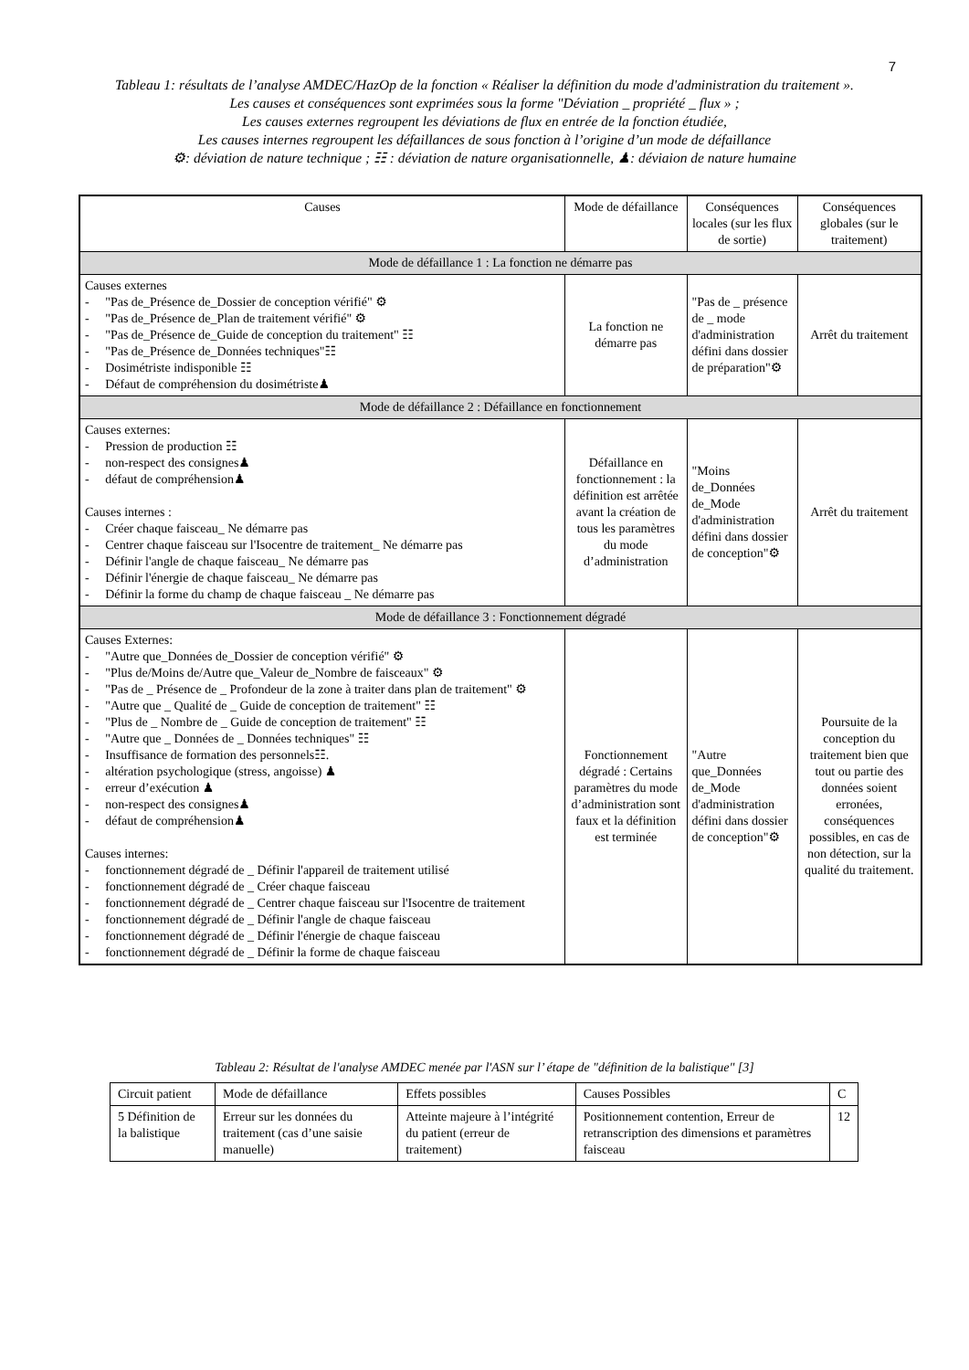7
Tableau 1: résultats de l’analyse AMDEC/HazOp de la fonction « Réaliser la définition du mode d'administration du traitement ».
Les causes et conséquences sont exprimées sous la forme "Déviation _ propriété _ flux » ;
Les causes externes regroupent les déviations de flux en entrée de la fonction étudiée,
Les causes internes regroupent les défaillances de sous fonction à l’origine d’un mode de défaillance
⚙: déviation de nature technique ; ☷ : déviation de nature organisationnelle, ♟: déviaion de nature humaine
| Causes | Mode de défaillance | Conséquences locales (sur les flux de sortie) | Conséquences globales (sur le traitement) |
| --- | --- | --- | --- |
| Mode de défaillance 1 : La fonction ne démarre pas | | | |
| Causes externes - "Pas de_Présence de_Dossier de conception vérifié" ⚙ - "Pas de_Présence de_Plan de traitement vérifié" ⚙ - "Pas de_Présence de_Guide de conception du traitement" ☷ - "Pas de_Présence de_Données techniques"☷ - Dosimétriste indisponible ☷ - Défaut de compréhension du dosimétriste♟ | La fonction ne démarre pas | "Pas de _ présence de _ mode d'administration défini dans dossier de préparation"⚙ | Arrêt du traitement |
| Mode de défaillance 2 : Défaillance en fonctionnement | | | |
| Causes externes: - Pression de production ☷ - non-respect des consignes♟ - défaut de compréhension♟ Causes internes : - Créer chaque faisceau_ Ne démarre pas - Centrer chaque faisceau sur l'Isocentre de traitement_ Ne démarre pas - Définir l'angle de chaque faisceau_ Ne démarre pas - Définir l'énergie de chaque faisceau_ Ne démarre pas - Définir la forme du champ de chaque faisceau _ Ne démarre pas | Défaillance en fonctionnement : la définition est arrêtée avant la création de tous les paramètres du mode d’administration | "Moins de_Données de_Mode d'administration défini dans dossier de conception"⚙ | Arrêt du traitement |
| Mode de défaillance 3 : Fonctionnement dégradé | | | |
| Causes Externes: - "Autre que_Données de_Dossier de conception vérifié" ⚙ - "Plus de/Moins de/Autre que_Valeur de_Nombre de faisceaux" ⚙ - "Pas de _ Présence de _ Profondeur de la zone à traiter dans plan de traitement" ⚙ - "Autre que _ Qualité de _ Guide de conception de traitement" ☷ - "Plus de _ Nombre de _ Guide de conception de traitement" ☷ - "Autre que _ Données de _ Données techniques" ☷ - Insuffisance de formation des personnels☷. - altération psychologique (stress, angoisse) ♟ - erreur d’exécution ♟ - non-respect des consignes♟ - défaut de compréhension♟ Causes internes: - fonctionnement dégradé de _ Définir l'appareil de traitement utilisé - fonctionnement dégradé de _ Créer chaque faisceau - fonctionnement dégradé de _ Centrer chaque faisceau sur l'Isocentre de traitement - fonctionnement dégradé de _ Définir l'angle de chaque faisceau - fonctionnement dégradé de _ Définir l'énergie de chaque faisceau - fonctionnement dégradé de _ Définir la forme de chaque faisceau | Fonctionnement dégradé : Certains paramètres du mode d’administration sont faux et la définition est terminée | "Autre que_Données de_Mode d'administration défini dans dossier de conception"⚙ | Poursuite de la conception du traitement bien que tout ou partie des données soient erronées, conséquences possibles, en cas de non détection, sur la qualité du traitement. |
Tableau 2: Résultat de l'analyse AMDEC menée par l'ASN sur l’ étape de "définition de la balistique" [3]
| Circuit patient | Mode de défaillance | Effets possibles | Causes Possibles | C |
| --- | --- | --- | --- | --- |
| 5 Définition de la balistique | Erreur sur les données du traitement (cas d’une saisie manuelle) | Atteinte majeure à l’intégrité du patient (erreur de traitement) | Positionnement contention, Erreur de retranscription des dimensions et paramètres faisceau | 12 |